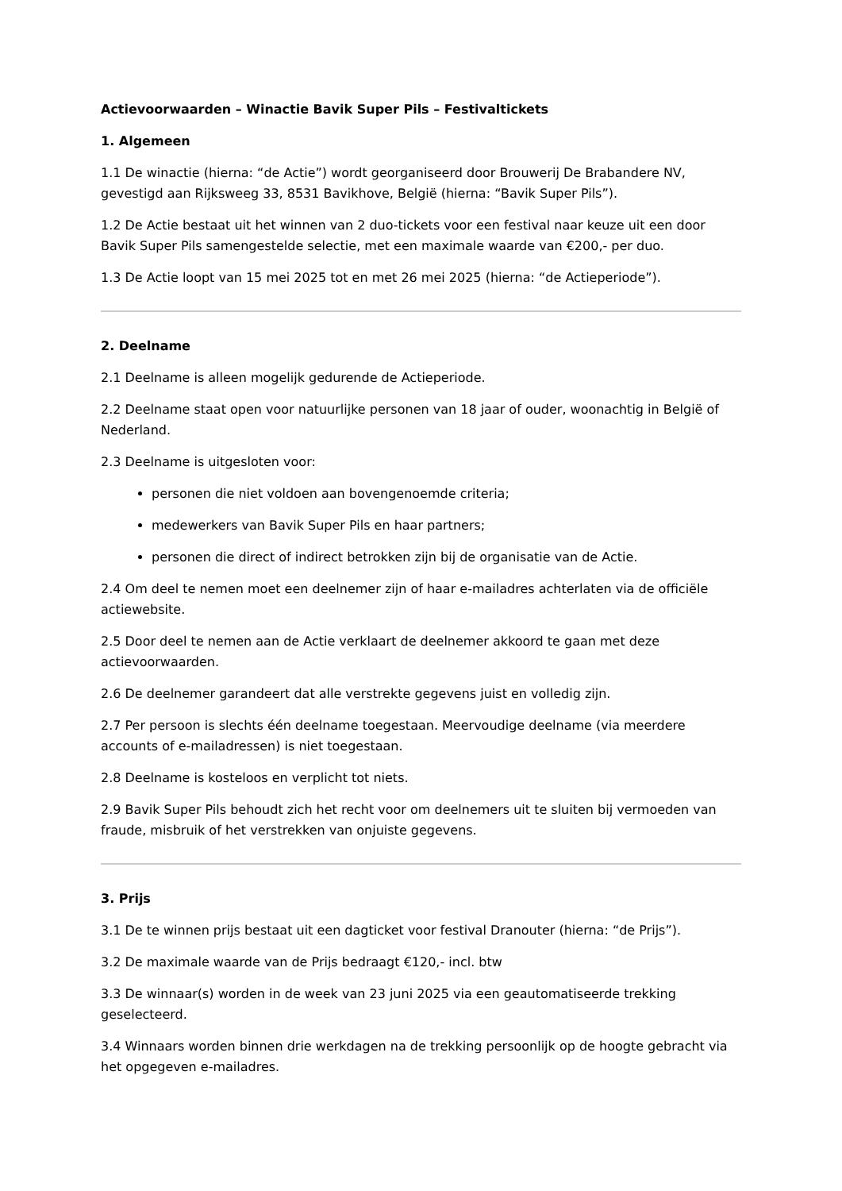Actievoorwaarden – Winactie Bavik Super Pils – Festivaltickets
1. Algemeen
1.1 De winactie (hierna: “de Actie”) wordt georganiseerd door Brouwerij De Brabandere NV, gevestigd aan Rijksweeg 33, 8531 Bavikhove, België (hierna: “Bavik Super Pils”).
1.2 De Actie bestaat uit het winnen van 2 duo-tickets voor een festival naar keuze uit een door Bavik Super Pils samengestelde selectie, met een maximale waarde van €200,- per duo.
1.3 De Actie loopt van 15 mei 2025 tot en met 26 mei 2025 (hierna: “de Actieperiode”).
2. Deelname
2.1 Deelname is alleen mogelijk gedurende de Actieperiode.
2.2 Deelname staat open voor natuurlijke personen van 18 jaar of ouder, woonachtig in België of Nederland.
2.3 Deelname is uitgesloten voor:
personen die niet voldoen aan bovengenoemde criteria;
medewerkers van Bavik Super Pils en haar partners;
personen die direct of indirect betrokken zijn bij de organisatie van de Actie.
2.4 Om deel te nemen moet een deelnemer zijn of haar e-mailadres achterlaten via de officiële actiewebsite.
2.5 Door deel te nemen aan de Actie verklaart de deelnemer akkoord te gaan met deze actievoorwaarden.
2.6 De deelnemer garandeert dat alle verstrekte gegevens juist en volledig zijn.
2.7 Per persoon is slechts één deelname toegestaan. Meervoudige deelname (via meerdere accounts of e-mailadressen) is niet toegestaan.
2.8 Deelname is kosteloos en verplicht tot niets.
2.9 Bavik Super Pils behoudt zich het recht voor om deelnemers uit te sluiten bij vermoeden van fraude, misbruik of het verstrekken van onjuiste gegevens.
3. Prijs
3.1 De te winnen prijs bestaat uit een dagticket voor festival Dranouter (hierna: “de Prijs”).
3.2 De maximale waarde van de Prijs bedraagt €120,- incl. btw
3.3 De winnaar(s) worden in de week van 23 juni 2025 via een geautomatiseerde trekking geselecteerd.
3.4 Winnaars worden binnen drie werkdagen na de trekking persoonlijk op de hoogte gebracht via het opgegeven e-mailadres.